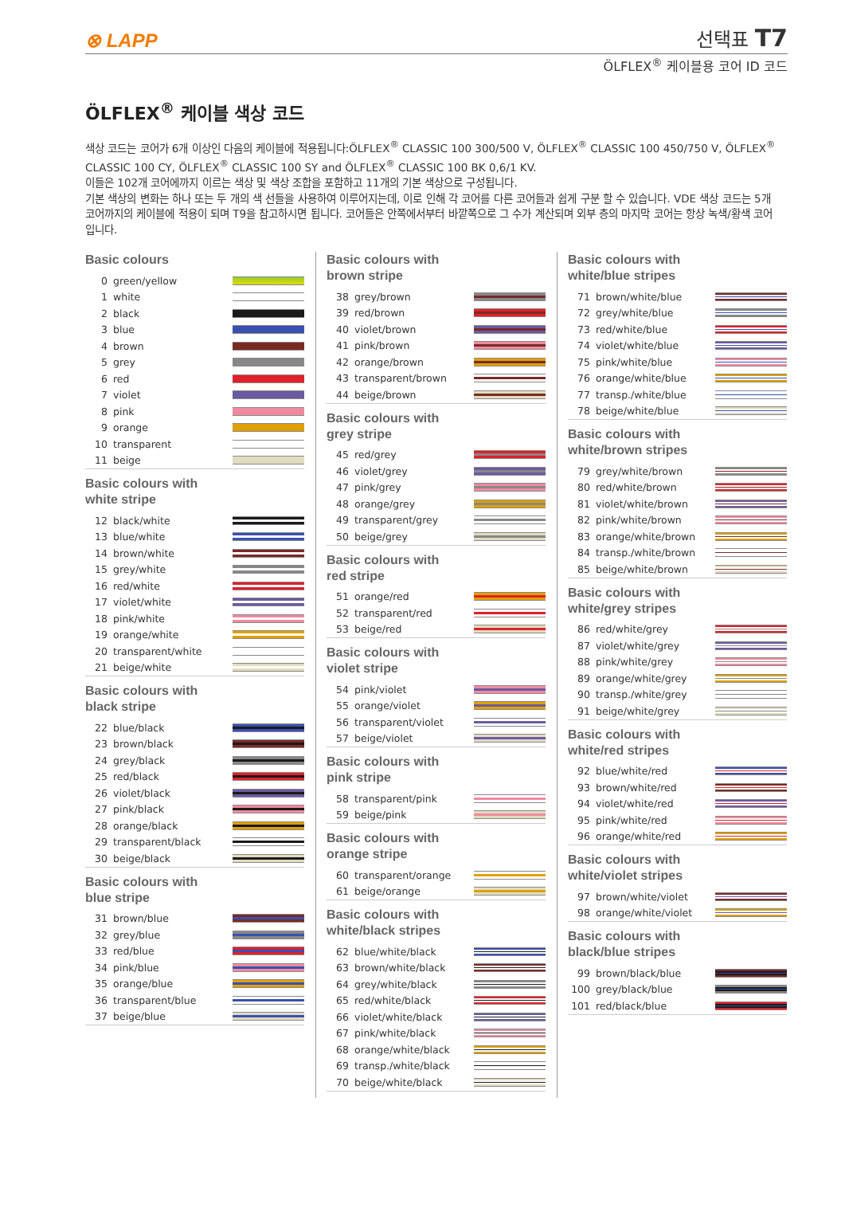⊗ LAPP
선택표 T7
ÖLFLEX<sup>®</sup> 케이블용 코어 ID 코드
ÖLFLEX<sup>®</sup> 케이블 색상 코드
색상 코드는 코어가 6개 이상인 다음의 케이블에 적용됩니다:ÖLFLEX<sup>®</sup> CLASSIC 100 300/500 V, ÖLFLEX<sup>®</sup> CLASSIC 100 450/750 V, ÖLFLEX<sup>®</sup> CLASSIC 100 CY, ÖLFLEX<sup>®</sup> CLASSIC 100 SY and ÖLFLEX<sup>®</sup> CLASSIC 100 BK 0,6/1 KV.
이들은 102개 코어에까지 이르는 색상 및 색상 조합을 포함하고 11개의 기본 색상으로 구성됩니다.
기본 색상의 변화는 하나 또는 두 개의 색 선들을 사용하여 이루어지는데, 이로 인해 각 코어를 다른 코어들과 쉽게 구분 할 수 있습니다. VDE 색상 코드는 5개 코어까지의 케이블에 적용이 되며 T9을 참고하시면 됩니다. 코어들은 안쪽에서부터 바깥쪽으로 그 수가 계산되며 외부 층의 마지막 코어는 항상 녹색/황색 코어입니다.
Basic colours
| 0 | green/yellow | |
| 1 | white | |
| 2 | black | |
| 3 | blue | |
| 4 | brown | |
| 5 | grey | |
| 6 | red | |
| 7 | violet | |
| 8 | pink | |
| 9 | orange | |
| 10 | transparent | |
| 11 | beige | |
Basic colours with
white stripe
| 12 | black/white | |
| 13 | blue/white | |
| 14 | brown/white | |
| 15 | grey/white | |
| 16 | red/white | |
| 17 | violet/white | |
| 18 | pink/white | |
| 19 | orange/white | |
| 20 | transparent/white | |
| 21 | beige/white | |
Basic colours with
black stripe
| 22 | blue/black | |
| 23 | brown/black | |
| 24 | grey/black | |
| 25 | red/black | |
| 26 | violet/black | |
| 27 | pink/black | |
| 28 | orange/black | |
| 29 | transparent/black | |
| 30 | beige/black | |
Basic colours with
blue stripe
| 31 | brown/blue | |
| 32 | grey/blue | |
| 33 | red/blue | |
| 34 | pink/blue | |
| 35 | orange/blue | |
| 36 | transparent/blue | |
| 37 | beige/blue | |
Basic colours with
brown stripe
| 38 | grey/brown | |
| 39 | red/brown | |
| 40 | violet/brown | |
| 41 | pink/brown | |
| 42 | orange/brown | |
| 43 | transparent/brown | |
| 44 | beige/brown | |
Basic colours with
grey stripe
| 45 | red/grey | |
| 46 | violet/grey | |
| 47 | pink/grey | |
| 48 | orange/grey | |
| 49 | transparent/grey | |
| 50 | beige/grey | |
Basic colours with
red stripe
| 51 | orange/red | |
| 52 | transparent/red | |
| 53 | beige/red | |
Basic colours with
violet stripe
| 54 | pink/violet | |
| 55 | orange/violet | |
| 56 | transparent/violet | |
| 57 | beige/violet | |
Basic colours with
pink stripe
| 58 | transparent/pink | |
| 59 | beige/pink | |
Basic colours with
orange stripe
| 60 | transparent/orange | |
| 61 | beige/orange | |
Basic colours with
white/black stripes
| 62 | blue/white/black | |
| 63 | brown/white/black | |
| 64 | grey/white/black | |
| 65 | red/white/black | |
| 66 | violet/white/black | |
| 67 | pink/white/black | |
| 68 | orange/white/black | |
| 69 | transp./white/black | |
| 70 | beige/white/black | |
Basic colours with
white/blue stripes
| 71 | brown/white/blue | |
| 72 | grey/white/blue | |
| 73 | red/white/blue | |
| 74 | violet/white/blue | |
| 75 | pink/white/blue | |
| 76 | orange/white/blue | |
| 77 | transp./white/blue | |
| 78 | beige/white/blue | |
Basic colours with
white/brown stripes
| 79 | grey/white/brown | |
| 80 | red/white/brown | |
| 81 | violet/white/brown | |
| 82 | pink/white/brown | |
| 83 | orange/white/brown | |
| 84 | transp./white/brown | |
| 85 | beige/white/brown | |
Basic colours with
white/grey stripes
| 86 | red/white/grey | |
| 87 | violet/white/grey | |
| 88 | pink/white/grey | |
| 89 | orange/white/grey | |
| 90 | transp./white/grey | |
| 91 | beige/white/grey | |
Basic colours with
white/red stripes
| 92 | blue/white/red | |
| 93 | brown/white/red | |
| 94 | violet/white/red | |
| 95 | pink/white/red | |
| 96 | orange/white/red | |
Basic colours with
white/violet stripes
| 97 | brown/white/violet | |
| 98 | orange/white/violet | |
Basic colours with
black/blue stripes
| 99 | brown/black/blue | |
| 100 | grey/black/blue | |
| 101 | red/black/blue | |